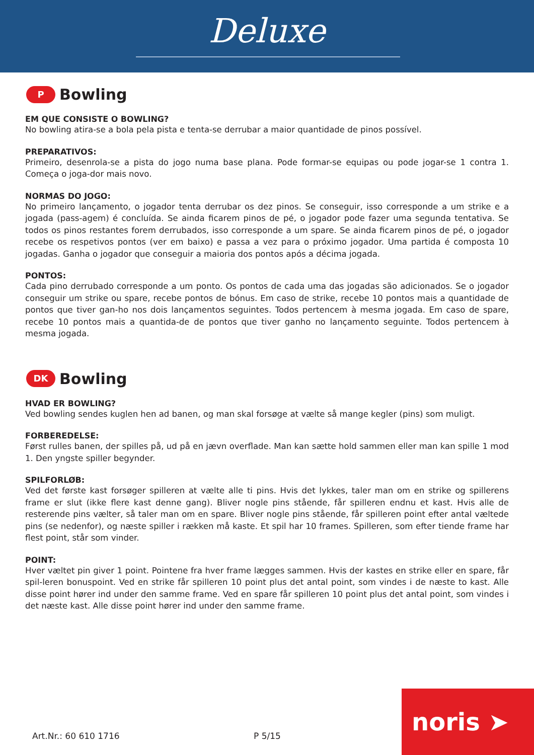Deluxe
P
Bowling
EM QUE CONSISTE O BOWLING?
No bowling atira-se a bola pela pista e tenta-se derrubar a maior quantidade de pinos possível.
PREPARATIVOS:
Primeiro, desenrola-se a pista do jogo numa base plana. Pode formar-se equipas ou pode jogar-se 1 contra 1. Começa o joga-dor mais novo.
NORMAS DO JOGO:
No primeiro lançamento, o jogador tenta derrubar os dez pinos. Se conseguir, isso corresponde a um strike e a jogada (pass-agem) é concluída. Se ainda ficarem pinos de pé, o jogador pode fazer uma segunda tentativa. Se todos os pinos restantes forem derrubados, isso corresponde a um spare. Se ainda ficarem pinos de pé, o jogador recebe os respetivos pontos (ver em baixo) e passa a vez para o próximo jogador. Uma partida é composta 10 jogadas. Ganha o jogador que conseguir a maioria dos pontos após a décima jogada.
PONTOS:
Cada pino derrubado corresponde a um ponto. Os pontos de cada uma das jogadas são adicionados. Se o jogador conseguir um strike ou spare, recebe pontos de bónus. Em caso de strike, recebe 10 pontos mais a quantidade de pontos que tiver gan-ho nos dois lançamentos seguintes. Todos pertencem à mesma jogada. Em caso de spare, recebe 10 pontos mais a quantida-de de pontos que tiver ganho no lançamento seguinte. Todos pertencem à mesma jogada.
DK
Bowling
HVAD ER BOWLING?
Ved bowling sendes kuglen hen ad banen, og man skal forsøge at vælte så mange kegler (pins) som muligt.
FORBEREDELSE:
Først rulles banen, der spilles på, ud på en jævn overflade. Man kan sætte hold sammen eller man kan spille 1 mod 1. Den yngste spiller begynder.
SPILFORLØB:
Ved det første kast forsøger spilleren at vælte alle ti pins. Hvis det lykkes, taler man om en strike og spillerens frame er slut (ikke flere kast denne gang). Bliver nogle pins stående, får spilleren endnu et kast. Hvis alle de resterende pins vælter, så taler man om en spare. Bliver nogle pins stående, får spilleren point efter antal væltede pins (se nedenfor), og næste spiller i rækken må kaste. Et spil har 10 frames. Spilleren, som efter tiende frame har flest point, står som vinder.
POINT:
Hver væltet pin giver 1 point. Pointene fra hver frame lægges sammen. Hvis der kastes en strike eller en spare, får spil-leren bonuspoint. Ved en strike får spilleren 10 point plus det antal point, som vindes i de næste to kast. Alle disse point hører ind under den samme frame. Ved en spare får spilleren 10 point plus det antal point, som vindes i det næste kast. Alle disse point hører ind under den samme frame.
Art.Nr.: 60 610 1716 P 5/15 noris ➤